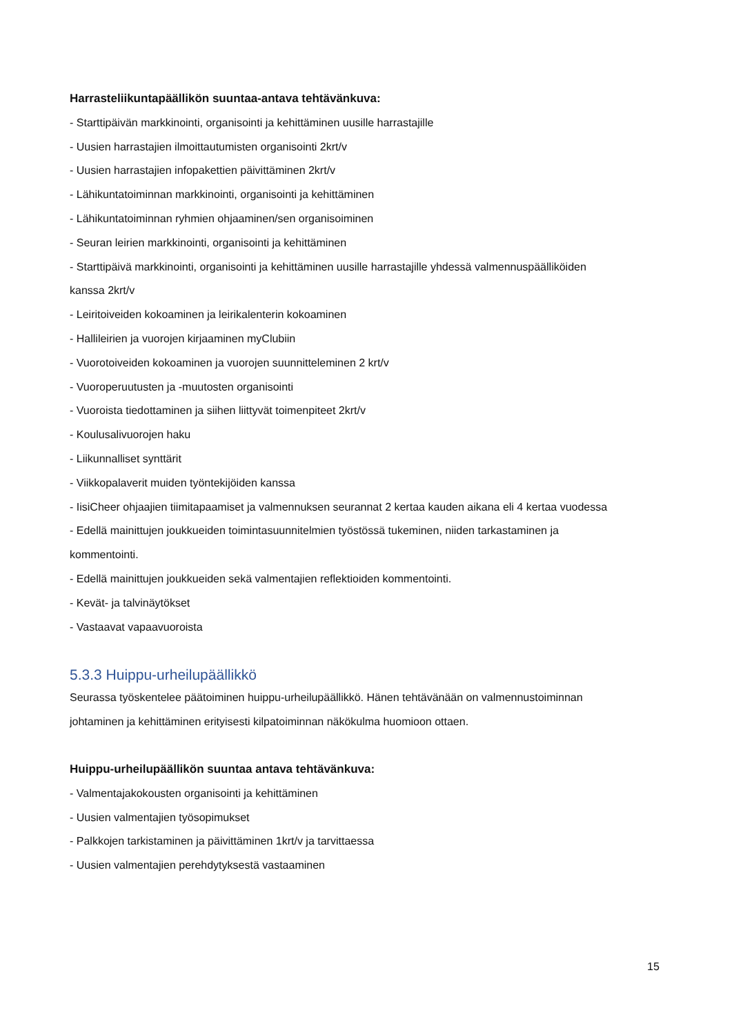Harrasteliikuntapäällikön suuntaa-antava tehtävänkuva:
- Starttipäivän markkinointi, organisointi ja kehittäminen uusille harrastajille
- Uusien harrastajien ilmoittautumisten organisointi 2krt/v
- Uusien harrastajien infopakettien päivittäminen 2krt/v
- Lähikuntatoiminnan markkinointi, organisointi ja kehittäminen
- Lähikuntatoiminnan ryhmien ohjaaminen/sen organisoiminen
- Seuran leirien markkinointi, organisointi ja kehittäminen
- Starttipäivä markkinointi, organisointi ja kehittäminen uusille harrastajille yhdessä valmennuspäälliköiden kanssa 2krt/v
- Leiritoiveiden kokoaminen ja leirikalenterin kokoaminen
- Hallileirien ja vuorojen kirjaaminen myClubiin
- Vuorotoiveiden kokoaminen ja vuorojen suunnitteleminen 2 krt/v
- Vuoroperuutusten ja -muutosten organisointi
- Vuoroista tiedottaminen ja siihen liittyvät toimenpiteet 2krt/v
- Koulusalivuorojen haku
- Liikunnalliset synttärit
- Viikkopalaverit muiden työntekijöiden kanssa
- IisiCheer ohjaajien tiimitapaamiset ja valmennuksen seurannat 2 kertaa kauden aikana eli 4 kertaa vuodessa
- Edellä mainittujen joukkueiden toimintasuunnitelmien työstössä tukeminen, niiden tarkastaminen ja kommentointi.
- Edellä mainittujen joukkueiden sekä valmentajien reflektioiden kommentointi.
- Kevät- ja talvinäytökset
- Vastaavat vapaavuoroista
5.3.3 Huippu-urheilupäällikkö
Seurassa työskentelee päätoiminen huippu-urheilupäällikkö. Hänen tehtävänään on valmennustoiminnan johtaminen ja kehittäminen erityisesti kilpatoiminnan näkökulma huomioon ottaen.
Huippu-urheilupäällikön suuntaa antava tehtävänkuva:
- Valmentajakokousten organisointi ja kehittäminen
- Uusien valmentajien työsopimukset
- Palkkojen tarkistaminen ja päivittäminen 1krt/v ja tarvittaessa
- Uusien valmentajien perehdytyksestä vastaaminen
15